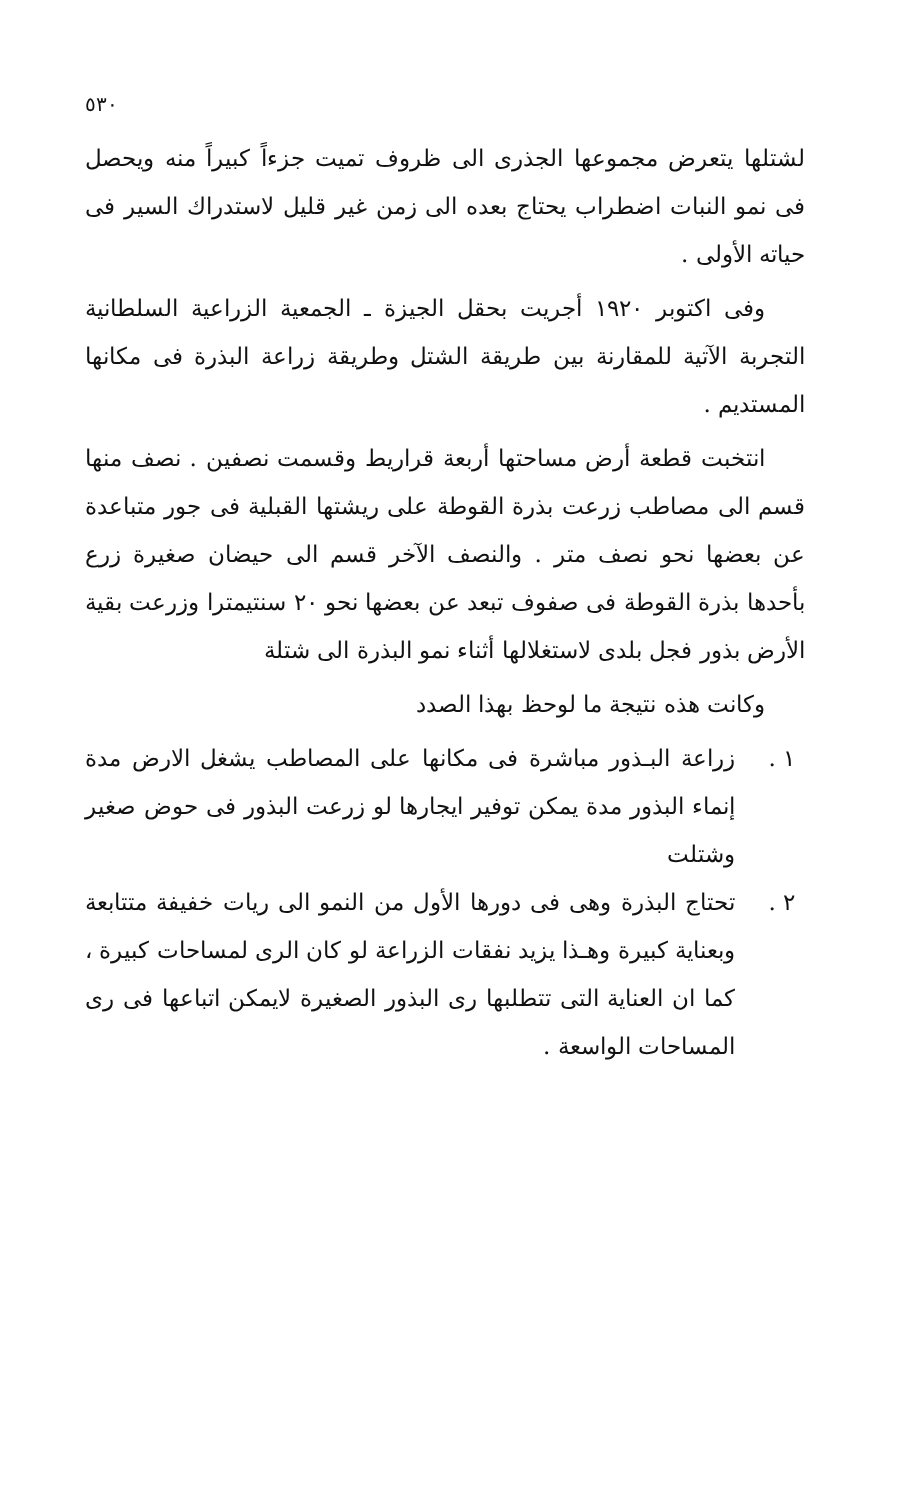٥٣٠
لشتلها يتعرض مجموعها الجذرى الى ظروف تميت جزءاً كبيراً منه ويحصل فى نمو النبات اضطراب يحتاج بعده الى زمن غير قليل لاستدراك السير فى حياته الأولى .
وفى اكتوبر ١٩٢٠ أجريت بحقل الجيزة ـ الجمعية الزراعية السلطانية التجربة الآتية للمقارنة بين طريقة الشتل وطريقة زراعة البذرة فى مكانها المستديم .
انتخبت قطعة أرض مساحتها أربعة قراريط وقسمت نصفين . نصف منها قسم الى مصاطب زرعت بذرة القوطة على ريشتها القبلية فى جور متباعدة عن بعضها نحو نصف متر . والنصف الآخر قسم الى حيضان صغيرة زرع بأحدها بذرة القوطة فى صفوف تبعد عن بعضها نحو ٢٠ سنتيمترا وزرعت بقية الأرض بذور فجل بلدى لاستغلالها أثناء نمو البذرة الى شتلة
وكانت هذه نتيجة ما لوحظ بهذا الصدد
١ . زراعة البـذور مباشرة فى مكانها على المصاطب يشغل الارض مدة إنماء البذور مدة يمكن توفير ايجارها لو زرعت البذور فى حوض صغير وشتلت
٢ . تحتاج البذرة وهى فى دورها الأول من النمو الى ريات خفيفة متتابعة وبعناية كبيرة وهـذا يزيد نفقات الزراعة لو كان الرى لمساحات كبيرة ، كما ان العناية التى تتطلبها رى البذور الصغيرة لايمكن اتباعها فى رى المساحات الواسعة .